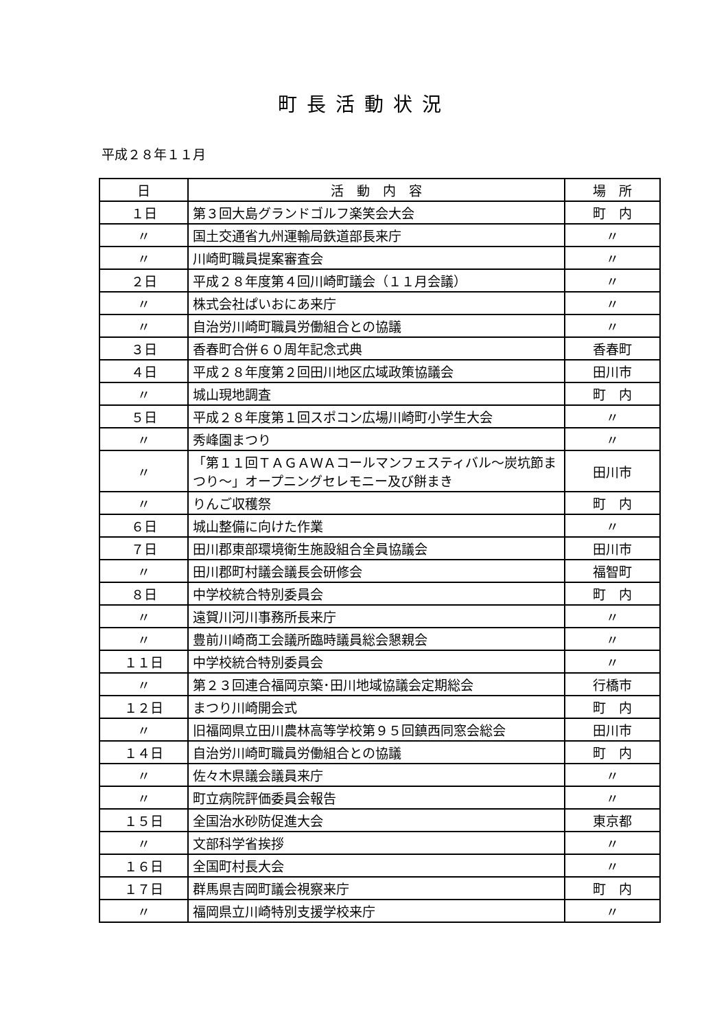町長活動状況
平成２８年１１月
| 日 | 活 動 内 容 | 場 所 |
| --- | --- | --- |
| １日 | 第３回大島グランドゴルフ楽笑会大会 | 町 内 |
| 〃 | 国土交通省九州運輸局鉄道部長来庁 | 〃 |
| 〃 | 川崎町職員提案審査会 | 〃 |
| ２日 | 平成２８年度第４回川崎町議会（１１月会議） | 〃 |
| 〃 | 株式会社ぱいおにあ来庁 | 〃 |
| 〃 | 自治労川崎町職員労働組合との協議 | 〃 |
| ３日 | 香春町合併６０周年記念式典 | 香春町 |
| ４日 | 平成２８年度第２回田川地区広域政策協議会 | 田川市 |
| 〃 | 城山現地調査 | 町 内 |
| ５日 | 平成２８年度第１回スポコン広場川崎町小学生大会 | 〃 |
| 〃 | 秀峰園まつり | 〃 |
| 〃 | 「第１１回ＴＡＧＡＷＡコールマンフェスティバル～炭坑節まつり～」オープニングセレモニー及び餅まき | 田川市 |
| 〃 | りんご収穫祭 | 町 内 |
| ６日 | 城山整備に向けた作業 | 〃 |
| ７日 | 田川郡東部環境衛生施設組合全員協議会 | 田川市 |
| 〃 | 田川郡町村議会議長会研修会 | 福智町 |
| ８日 | 中学校統合特別委員会 | 町 内 |
| 〃 | 遠賀川河川事務所長来庁 | 〃 |
| 〃 | 豊前川崎商工会議所臨時議員総会懇親会 | 〃 |
| １１日 | 中学校統合特別委員会 | 〃 |
| 〃 | 第２３回連合福岡京築･田川地域協議会定期総会 | 行橋市 |
| １２日 | まつり川崎開会式 | 町 内 |
| 〃 | 旧福岡県立田川農林高等学校第９５回鎮西同窓会総会 | 田川市 |
| １４日 | 自治労川崎町職員労働組合との協議 | 町 内 |
| 〃 | 佐々木県議会議員来庁 | 〃 |
| 〃 | 町立病院評価委員会報告 | 〃 |
| １５日 | 全国治水砂防促進大会 | 東京都 |
| 〃 | 文部科学省挨拶 | 〃 |
| １６日 | 全国町村長大会 | 〃 |
| １７日 | 群馬県吉岡町議会視察来庁 | 町 内 |
| 〃 | 福岡県立川崎特別支援学校来庁 | 〃 |